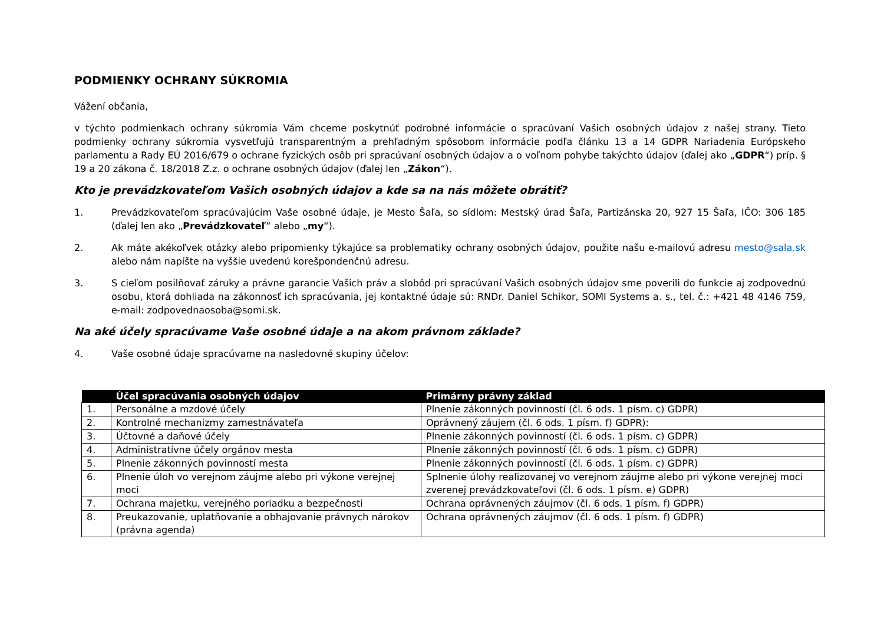PODMIENKY OCHRANY SÚKROMIA
Vážení občania,
v týchto podmienkach ochrany súkromia Vám chceme poskytnúť podrobné informácie o spracúvaní Vašich osobných údajov z našej strany. Tieto podmienky ochrany súkromia vysvetľujú transparentným a prehľadným spôsobom informácie podľa článku 13 a 14 GDPR Nariadenia Európskeho parlamentu a Rady EÚ 2016/679 o ochrane fyzických osôb pri spracúvaní osobných údajov a o voľnom pohybe takýchto údajov (ďalej ako „GDPR“) príp. § 19 a 20 zákona č. 18/2018 Z.z. o ochrane osobných údajov (ďalej len „Zákon“).
Kto je prevádzkovateľom Vašich osobných údajov a kde sa na nás môžete obrátiť?
1. Prevádzkovateľom spracúvajúcim Vaše osobné údaje, je Mesto Šaľa, so sídlom: Mestský úrad Šaľa, Partizánska 20, 927 15 Šaľa, IČO: 306 185 (ďalej len ako „Prevádzkovateľ“ alebo „my“).
2. Ak máte akékoľvek otázky alebo pripomienky týkajúce sa problematiky ochrany osobných údajov, použite našu e-mailovú adresu mesto@sala.sk alebo nám napíšte na vyššie uvedenú korešpondenčnú adresu.
3. S cieľom posilňovať záruky a právne garancie Vašich práv a slobôd pri spracúvaní Vašich osobných údajov sme poverili do funkcie aj zodpovednú osobu, ktorá dohliada na zákonnosť ich spracúvania, jej kontaktné údaje sú: RNDr. Daniel Schikor, SOMI Systems a. s., tel. č.: +421 48 4146 759, e-mail: zodpovednaosoba@somi.sk.
Na aké účely spracúvame Vaše osobné údaje a na akom právnom základe?
4. Vaše osobné údaje spracúvame na nasledovné skupiny účelov:
| | Účel spracúvania osobných údajov | Primárny právny základ |
| --- | --- | --- |
| 1. | Personálne a mzdové účely | Plnenie zákonných povinností (čl. 6 ods. 1 písm. c) GDPR) |
| 2. | Kontrolné mechanizmy zamestnávateľa | Oprávnený záujem (čl. 6 ods. 1 písm. f) GDPR): |
| 3. | Účtovné a daňové účely | Plnenie zákonných povinností (čl. 6 ods. 1 písm. c) GDPR) |
| 4. | Administratívne účely orgánov mesta | Plnenie zákonných povinností (čl. 6 ods. 1 písm. c) GDPR) |
| 5. | Plnenie zákonných povinností mesta | Plnenie zákonných povinností (čl. 6 ods. 1 písm. c) GDPR) |
| 6. | Plnenie úloh vo verejnom záujme alebo pri výkone verejnej moci | Splnenie úlohy realizovanej vo verejnom záujme alebo pri výkone verejnej moci zverenej prevádzkovateľovi (čl. 6 ods. 1 písm. e) GDPR) |
| 7. | Ochrana majetku, verejného poriadku a bezpečnosti | Ochrana oprávnených záujmov (čl. 6 ods. 1 písm. f) GDPR) |
| 8. | Preukazovanie, uplatňovanie a obhajovanie právnych nárokov (právna agenda) | Ochrana oprávnených záujmov (čl. 6 ods. 1 písm. f) GDPR) |